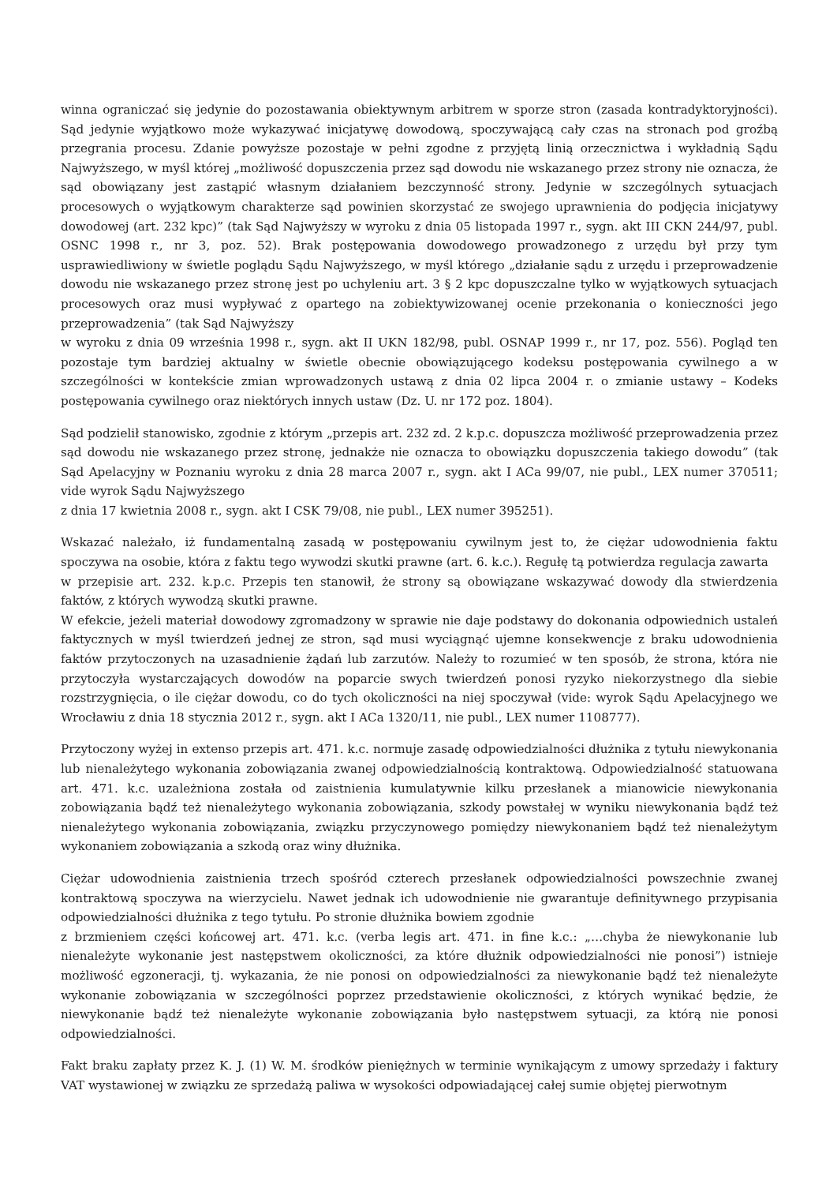winna ograniczać się jedynie do pozostawania obiektywnym arbitrem w sporze stron (zasada kontradyktoryjności). Sąd jedynie wyjątkowo może wykazywać inicjatywę dowodową, spoczywającą cały czas na stronach pod groźbą przegrania procesu. Zdanie powyższe pozostaje w pełni zgodne z przyjętą linią orzecznictwa i wykładnią Sądu Najwyższego, w myśl której „możliwość dopuszczenia przez sąd dowodu nie wskazanego przez strony nie oznacza, że sąd obowiązany jest zastąpić własnym działaniem bezczynność strony. Jedynie w szczególnych sytuacjach procesowych o wyjątkowym charakterze sąd powinien skorzystać ze swojego uprawnienia do podjęcia inicjatywy dowodowej (art. 232 kpc)” (tak Sąd Najwyższy w wyroku z dnia 05 listopada 1997 r., sygn. akt III CKN 244/97, publ. OSNC 1998 r., nr 3, poz. 52). Brak postępowania dowodowego prowadzonego z urzędu był przy tym usprawiedliwiony w świetle poglądu Sądu Najwyższego, w myśl którego „działanie sądu z urzędu i przeprowadzenie dowodu nie wskazanego przez stronę jest po uchyleniu art. 3 § 2 kpc dopuszczalne tylko w wyjątkowych sytuacjach procesowych oraz musi wypływać z opartego na zobiektywizowanej ocenie przekonania o konieczności jego przeprowadzenia” (tak Sąd Najwyższy
w wyroku z dnia 09 września 1998 r., sygn. akt II UKN 182/98, publ. OSNAP 1999 r., nr 17, poz. 556). Pogląd ten pozostaje tym bardziej aktualny w świetle obecnie obowiązującego kodeksu postępowania cywilnego a w szczególności w kontekście zmian wprowadzonych ustawą z dnia 02 lipca 2004 r. o zmianie ustawy – Kodeks postępowania cywilnego oraz niektórych innych ustaw (Dz. U. nr 172 poz. 1804).
Sąd podzielił stanowisko, zgodnie z którym „przepis art. 232 zd. 2 k.p.c. dopuszcza możliwość przeprowadzenia przez sąd dowodu nie wskazanego przez stronę, jednakże nie oznacza to obowiązku dopuszczenia takiego dowodu” (tak Sąd Apelacyjny w Poznaniu wyroku z dnia 28 marca 2007 r., sygn. akt I ACa 99/07, nie publ., LEX numer 370511; vide wyrok Sądu Najwyższego
z dnia 17 kwietnia 2008 r., sygn. akt I CSK 79/08, nie publ., LEX numer 395251).
Wskazać należało, iż fundamentalną zasadą w postępowaniu cywilnym jest to, że ciężar udowodnienia faktu spoczywa na osobie, która z faktu tego wywodzi skutki prawne (art. 6. k.c.). Regułę tą potwierdza regulacja zawarta
w przepisie art. 232. k.p.c. Przepis ten stanowił, że strony są obowiązane wskazywać dowody dla stwierdzenia faktów, z których wywodzą skutki prawne.
W efekcie, jeżeli materiał dowodowy zgromadzony w sprawie nie daje podstawy do dokonania odpowiednich ustaleń faktycznych w myśl twierdzeń jednej ze stron, sąd musi wyciągnąć ujemne konsekwencje z braku udowodnienia faktów przytoczonych na uzasadnienie żądań lub zarzutów. Należy to rozumieć w ten sposób, że strona, która nie przytoczyła wystarczających dowodów na poparcie swych twierdzeń ponosi ryzyko niekorzystnego dla siebie rozstrzygnięcia, o ile ciężar dowodu, co do tych okoliczności na niej spoczywał (vide: wyrok Sądu Apelacyjnego we Wrocławiu z dnia 18 stycznia 2012 r., sygn. akt I ACa 1320/11, nie publ., LEX numer 1108777).
Przytoczony wyżej in extenso przepis art. 471. k.c. normuje zasadę odpowiedzialności dłużnika z tytułu niewykonania lub nienależytego wykonania zobowiązania zwanej odpowiedzialnością kontraktową. Odpowiedzialność statuowana art. 471. k.c. uzależniona została od zaistnienia kumulatywnie kilku przesłanek a mianowicie niewykonania zobowiązania bądź też nienależytego wykonania zobowiązania, szkody powstałej w wyniku niewykonania bądź też nienależytego wykonania zobowiązania, związku przyczynowego pomiędzy niewykonaniem bądź też nienależytym wykonaniem zobowiązania a szkodą oraz winy dłużnika.
Ciężar udowodnienia zaistnienia trzech spośród czterech przesłanek odpowiedzialności powszechnie zwanej kontraktową spoczywa na wierzycielu. Nawet jednak ich udowodnienie nie gwarantuje definitywnego przypisania odpowiedzialności dłużnika z tego tytułu. Po stronie dłużnika bowiem zgodnie
z brzmieniem części końcowej art. 471. k.c. (verba legis art. 471. in fine k.c.: „…chyba że niewykonanie lub nienależyte wykonanie jest następstwem okoliczności, za które dłużnik odpowiedzialności nie ponosi”) istnieje możliwość egzoneracji, tj. wykazania, że nie ponosi on odpowiedzialności za niewykonanie bądź też nienależyte wykonanie zobowiązania w szczególności poprzez przedstawienie okoliczności, z których wynikać będzie, że niewykonanie bądź też nienależyte wykonanie zobowiązania było następstwem sytuacji, za którą nie ponosi odpowiedzialności.
Fakt braku zapłaty przez K. J. (1) W. M. środków pieniężnych w terminie wynikającym z umowy sprzedaży i faktury VAT wystawionej w związku ze sprzedażą paliwa w wysokości odpowiadającej całej sumie objętej pierwotnym